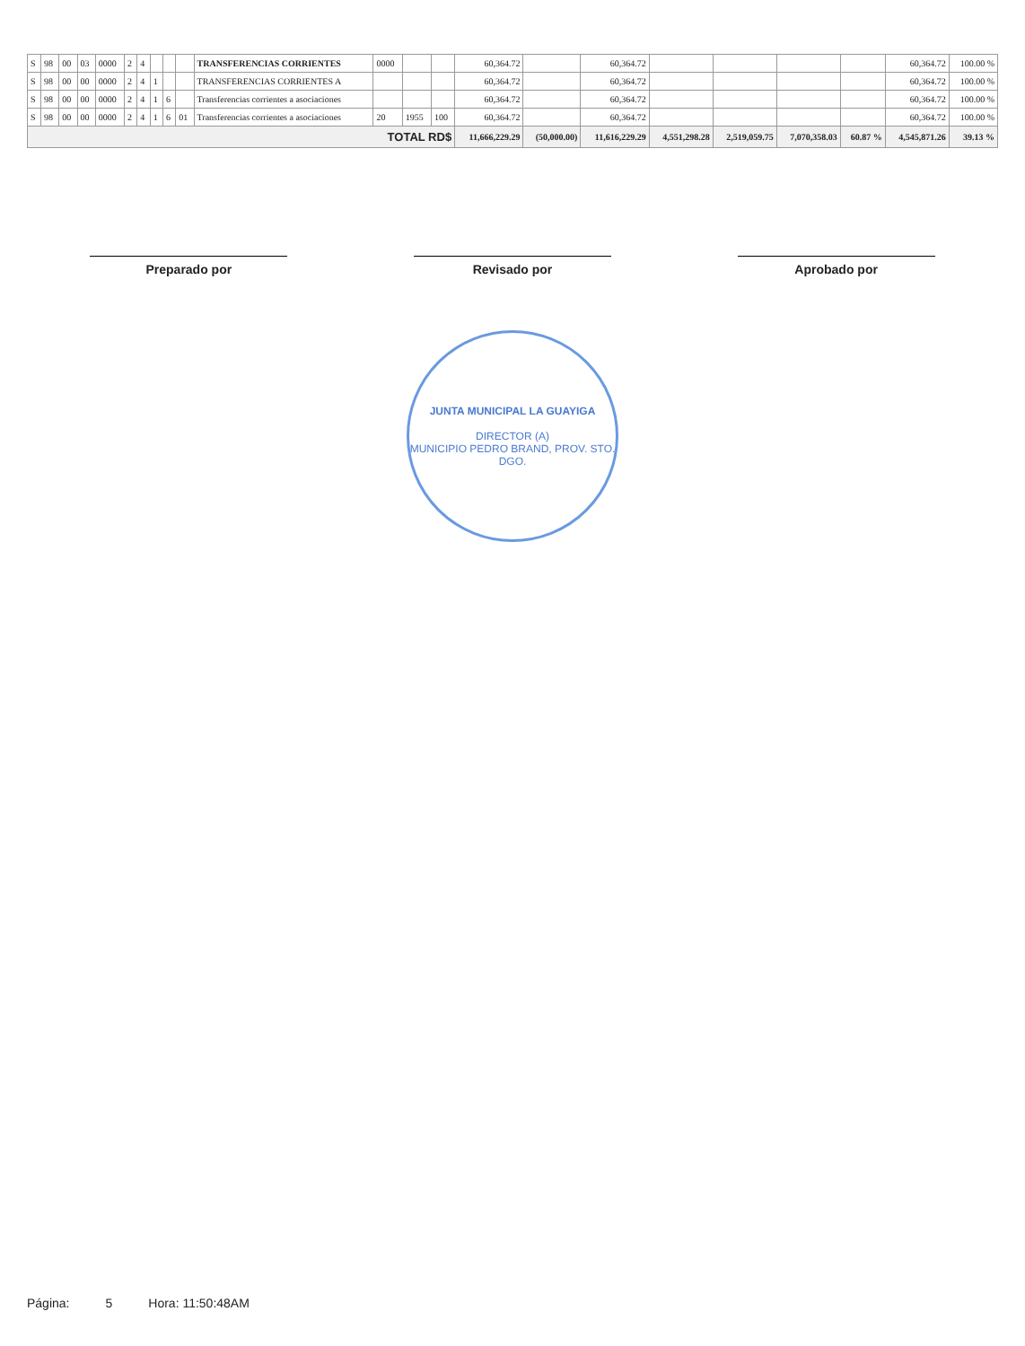| S | 98 | 00 | 03 | 0000 | 2 | 4 | | | | TRANSFERENCIAS CORRIENTES | 0000 | | | 60,364.72 | | 60,364.72 | | | | | 60,364.72 | 100.00 % |
| S | 98 | 00 | 00 | 0000 | 2 | 4 | 1 | | | TRANSFERENCIAS CORRIENTES A | | | | 60,364.72 | | 60,364.72 | | | | | 60,364.72 | 100.00 % |
| S | 98 | 00 | 00 | 0000 | 2 | 4 | 1 | 6 | | Transferencias corrientes a asociaciones | | | | 60,364.72 | | 60,364.72 | | | | | 60,364.72 | 100.00 % |
| S | 98 | 00 | 00 | 0000 | 2 | 4 | 1 | 6 | 01 | Transferencias corrientes a asociaciones | 20 | 1955 | 100 | 60,364.72 | | 60,364.72 | | | | | 60,364.72 | 100.00 % |
| TOTAL RD$ | | | | | | | | | | | | | | 11,666,229.29 | (50,000.00) | 11,616,229.29 | 4,551,298.28 | 2,519,059.75 | 7,070,358.03 | 60.87 % | 4,545,871.26 | 39.13 % |
Preparado por Revisado por Aprobado por
JUNTA MUNICIPAL LA GUAYIGA
DIRECTOR (A)
MUNICIPIO PEDRO BRAND, PROV. STO. DGO.
Página: 5 Hora: 11:50:48AM